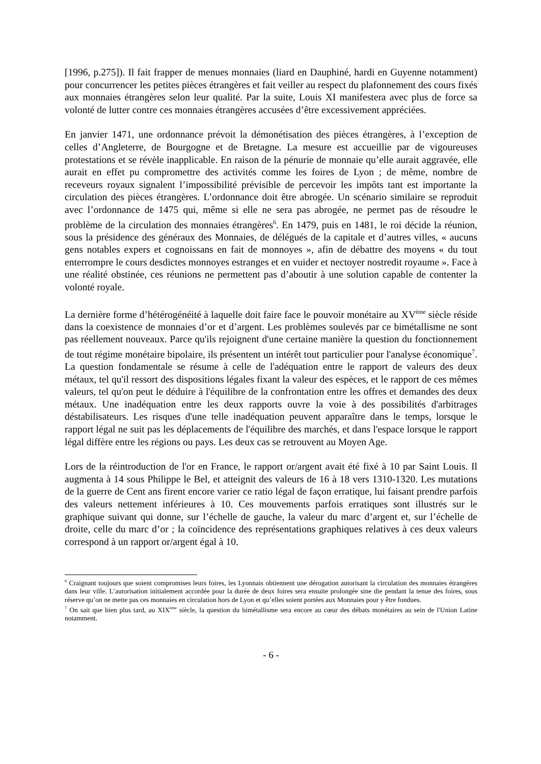[1996, p.275]). Il fait frapper de menues monnaies (liard en Dauphiné, hardi en Guyenne notamment) pour concurrencer les petites pièces étrangères et fait veiller au respect du plafonnement des cours fixés aux monnaies étrangères selon leur qualité. Par la suite, Louis XI manifestera avec plus de force sa volonté de lutter contre ces monnaies étrangères accusées d’être excessivement appréciées.
En janvier 1471, une ordonnance prévoit la démonétisation des pièces étrangères, à l’exception de celles d’Angleterre, de Bourgogne et de Bretagne. La mesure est accueillie par de vigoureuses protestations et se révèle inapplicable. En raison de la pénurie de monnaie qu’elle aurait aggravée, elle aurait en effet pu compromettre des activités comme les foires de Lyon ; de même, nombre de receveurs royaux signalent l’impossibilité prévisible de percevoir les impôts tant est importante la circulation des pièces étrangères. L’ordonnance doit être abrogée. Un scénario similaire se reproduit avec l’ordonnance de 1475 qui, même si elle ne sera pas abrogée, ne permet pas de résoudre le problème de la circulation des monnaies étrangères<sup>6</sup>. En 1479, puis en 1481, le roi décide la réunion, sous la présidence des généraux des Monnaies, de délégués de la capitale et d’autres villes, « aucuns gens notables expers et cognoissans en fait de monnoyes », afin de débattre des moyens « du tout enterrompre le cours desdictes monnoyes estranges et en vuider et nectoyer nostredit royaume ». Face à une réalité obstinée, ces réunions ne permettent pas d’aboutir à une solution capable de contenter la volonté royale.
La dernière forme d’hétérogénéité à laquelle doit faire face le pouvoir monétaire au XV<sup>ème</sup> siècle réside dans la coexistence de monnaies d’or et d’argent. Les problèmes soulevés par ce bimétallisme ne sont pas réellement nouveaux. Parce qu'ils rejoignent d'une certaine manière la question du fonctionnement de tout régime monétaire bipolaire, ils présentent un intérêt tout particulier pour l'analyse économique<sup>7</sup>. La question fondamentale se résume à celle de l'adéquation entre le rapport de valeurs des deux métaux, tel qu'il ressort des dispositions légales fixant la valeur des espèces, et le rapport de ces mêmes valeurs, tel qu'on peut le déduire à l'équilibre de la confrontation entre les offres et demandes des deux métaux. Une inadéquation entre les deux rapports ouvre la voie à des possibilités d'arbitrages déstabilisateurs. Les risques d'une telle inadéquation peuvent apparaître dans le temps, lorsque le rapport légal ne suit pas les déplacements de l'équilibre des marchés, et dans l'espace lorsque le rapport légal diffère entre les régions ou pays. Les deux cas se retrouvent au Moyen Age.
Lors de la réintroduction de l'or en France, le rapport or/argent avait été fixé à 10 par Saint Louis. Il augmenta à 14 sous Philippe le Bel, et atteignit des valeurs de 16 à 18 vers 1310-1320. Les mutations de la guerre de Cent ans firent encore varier ce ratio légal de façon erratique, lui faisant prendre parfois des valeurs nettement inférieures à 10. Ces mouvements parfois erratiques sont illustrés sur le graphique suivant qui donne, sur l’échelle de gauche, la valeur du marc d’argent et, sur l’échelle de droite, celle du marc d’or ; la coïncidence des représentations graphiques relatives à ces deux valeurs correspond à un rapport or/argent égal à 10.
<sup>6</sup> Craignant toujours que soient compromises leurs foires, les Lyonnais obtiennent une dérogation autorisant la circulation des monnaies étrangères dans leur ville. L’autorisation initialement accordée pour la durée de deux foires sera ensuite prolongée sine die pendant la tenue des foires, sous réserve qu’on ne mette pas ces monnaies en circulation hors de Lyon et qu’elles soient portées aux Monnaies pour y être fondues.
<sup>7</sup> On sait que bien plus tard, au XIX<sup>ème</sup> siècle, la question du bimétallisme sera encore au cœur des débats monétaires au sein de l'Union Latine notamment.
- 6 -